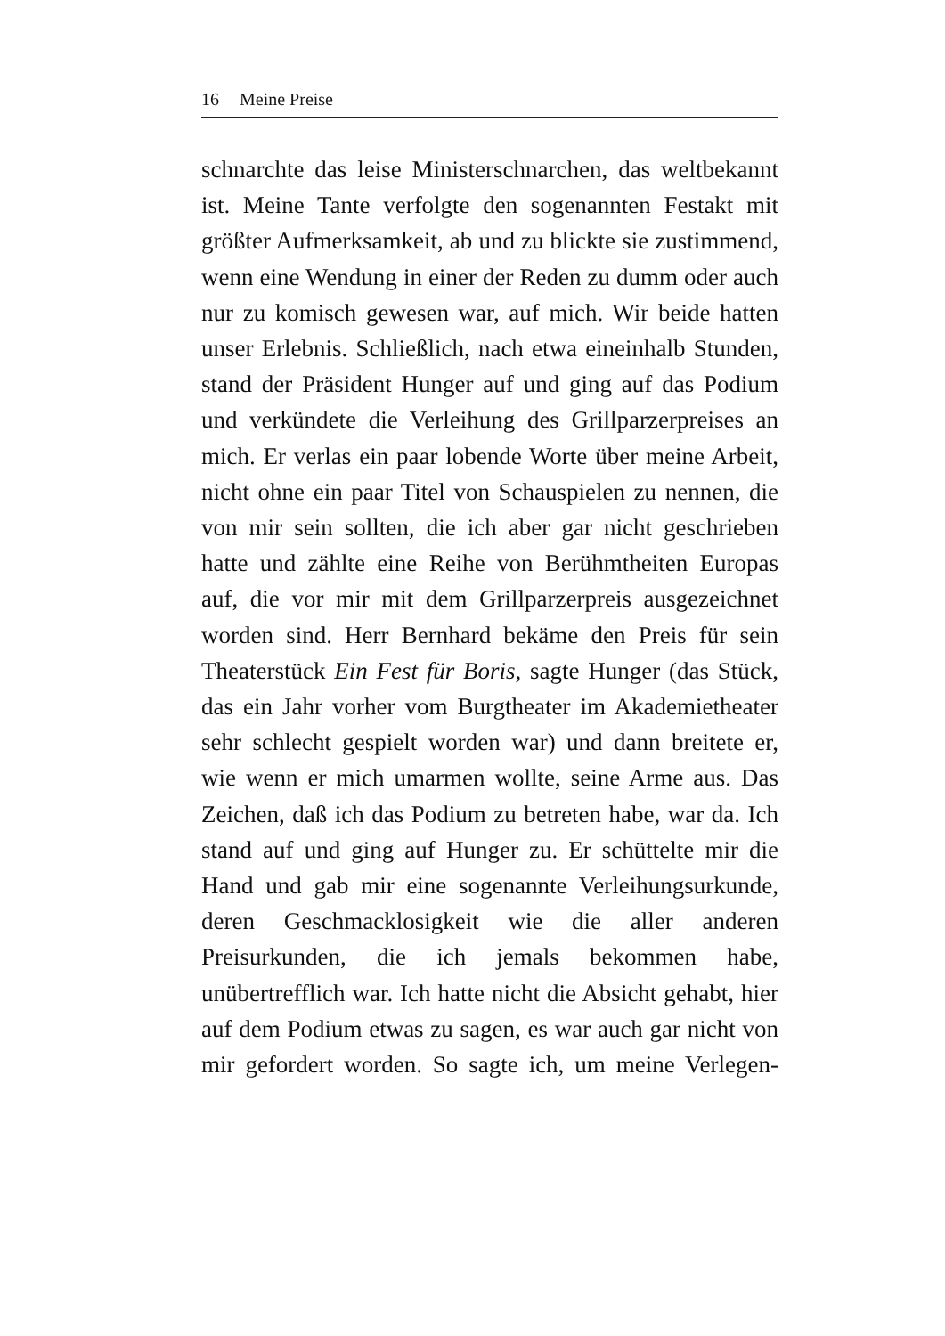16 Meine Preise
schnarchte das leise Ministerschnarchen, das weltbekannt ist. Meine Tante verfolgte den sogenannten Festakt mit größter Aufmerksamkeit, ab und zu blickte sie zustimmend, wenn eine Wendung in einer der Reden zu dumm oder auch nur zu komisch gewesen war, auf mich. Wir beide hatten unser Erlebnis. Schließlich, nach etwa eineinhalb Stunden, stand der Präsident Hunger auf und ging auf das Podium und verkündete die Verleihung des Grillparzerpreises an mich. Er verlas ein paar lobende Worte über meine Arbeit, nicht ohne ein paar Titel von Schauspielen zu nennen, die von mir sein sollten, die ich aber gar nicht geschrieben hatte und zählte eine Reihe von Berühmtheiten Europas auf, die vor mir mit dem Grillparzerpreis ausgezeichnet worden sind. Herr Bernhard bekäme den Preis für sein Theaterstück Ein Fest für Boris, sagte Hunger (das Stück, das ein Jahr vorher vom Burgtheater im Akademietheater sehr schlecht gespielt worden war) und dann breitete er, wie wenn er mich umarmen wollte, seine Arme aus. Das Zeichen, daß ich das Podium zu betreten habe, war da. Ich stand auf und ging auf Hunger zu. Er schüttelte mir die Hand und gab mir eine sogenannte Verleihungsurkunde, deren Geschmacklosigkeit wie die aller anderen Preisurkunden, die ich jemals bekommen habe, unübertrefflich war. Ich hatte nicht die Absicht gehabt, hier auf dem Podium etwas zu sagen, es war auch gar nicht von mir gefordert worden. So sagte ich, um meine Verlegen-